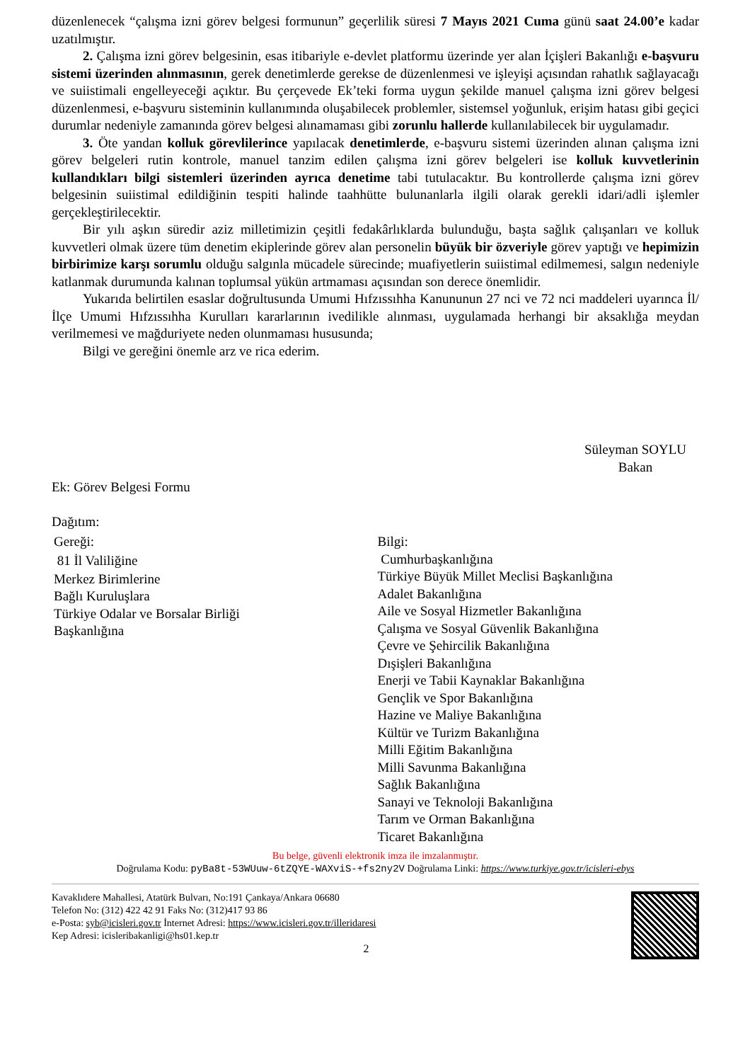düzenlenecek “çalışma izni görev belgesi formunun” geçerlilik süresi 7 Mayıs 2021 Cuma günü saat 24.00’e kadar uzatılmıştır.
2. Çalışma izni görev belgesinin, esas itibariyle e-devlet platformu üzerinde yer alan İçişleri Bakanlığı e-başvuru sistemi üzerinden alınmasının, gerek denetimlerde gerekse de düzenlenmesi ve işleyişi açısından rahatlık sağlayacağı ve suiistimali engelleyeceği açıktır. Bu çerçevede Ek’teki forma uygun şekilde manuel çalışma izni görev belgesi düzenlenmesi, e-başvuru sisteminin kullanımında oluşabilecek problemler, sistemsel yoğunluk, erişim hatası gibi geçici durumlar nedeniyle zamanında görev belgesi alınamaması gibi zorunlu hallerde kullanılabilecek bir uygulamadır.
3. Öte yandan kolluk görevlilerince yapılacak denetimlerde, e-başvuru sistemi üzerinden alınan çalışma izni görev belgeleri rutin kontrole, manuel tanzim edilen çalışma izni görev belgeleri ise kolluk kuvvetlerinin kullandıkları bilgi sistemleri üzerinden ayrıca denetime tabi tutulacaktır. Bu kontrollerde çalışma izni görev belgesinin suiistimal edildiğinin tespiti halinde taahhütte bulunanlarla ilgili olarak gerekli idari/adli işlemler gerçekleştirilecektir.
Bir yılı aşkın süredir aziz milletimizin çeşitli fedakârlıklarda bulunduğu, başta sağlık çalışanları ve kolluk kuvvetleri olmak üzere tüm denetim ekiplerinde görev alan personelin büyük bir özveriyle görev yaptığı ve hepimizin birbirimize karşı sorumlu olduğu salgınla mücadele sürecinde; muafiyetlerin suiistimal edilmemesi, salgın nedeniyle katlanmak durumunda kalınan toplumsal yükün artmaması açısından son derece önemlidir.
Yukarıda belirtilen esaslar doğrultusunda Umumi Hıfzıssıhha Kanununun 27 nci ve 72 nci maddeleri uyarınca İl/İlçe Umumi Hıfzıssıhha Kurulları kararlarının ivedilikle alınması, uygulamada herhangi bir aksaklığa meydan verilmemesi ve mağduriyete neden olunmaması hususunda;
Bilgi ve gereğini önemle arz ve rica ederim.
Süleyman SOYLU
Bakan
Ek: Görev Belgesi Formu
Dağıtım:
Gereği:
81 İl Valiliğine
Merkez Birimlerine
Bağlı Kuruluşlara
Türkiye Odalar ve Borsalar Birliği
Başkanlığına
Bilgi:
Cumhurbaşkanlığına
Türkiye Büyük Millet Meclisi Başkanlığına
Adalet Bakanlığına
Aile ve Sosyal Hizmetler Bakanlığına
Çalışma ve Sosyal Güvenlik Bakanlığına
Çevre ve Şehircilik Bakanlığına
Dışişleri Bakanlığına
Enerji ve Tabii Kaynaklar Bakanlığına
Gençlik ve Spor Bakanlığına
Hazine ve Maliye Bakanlığına
Kültür ve Turizm Bakanlığına
Milli Eğitim Bakanlığına
Milli Savunma Bakanlığına
Sağlık Bakanlığına
Sanayi ve Teknoloji Bakanlığına
Tarım ve Orman Bakanlığına
Ticaret Bakanlığına
Bu belge, güvenli elektronik imza ile imzalanmıştır.
Doğrulama Kodu: pyBa8t-53WUuw-6tZQYE-WAXviS-+fs2ny2V Doğrulama Linki: https://www.turkiye.gov.tr/icisleri-ebys
Kavaklıdere Mahallesi, Atatürk Bulvarı, No:191 Çankaya/Ankara 06680
Telefon No: (312) 422 42 91 Faks No: (312)417 93 86
e-Posta: syb@icisleri.gov.tr İnternet Adresi: https://www.icisleri.gov.tr/illeridaresi
Kep Adresi: icisleribakanligi@hs01.kep.tr
2